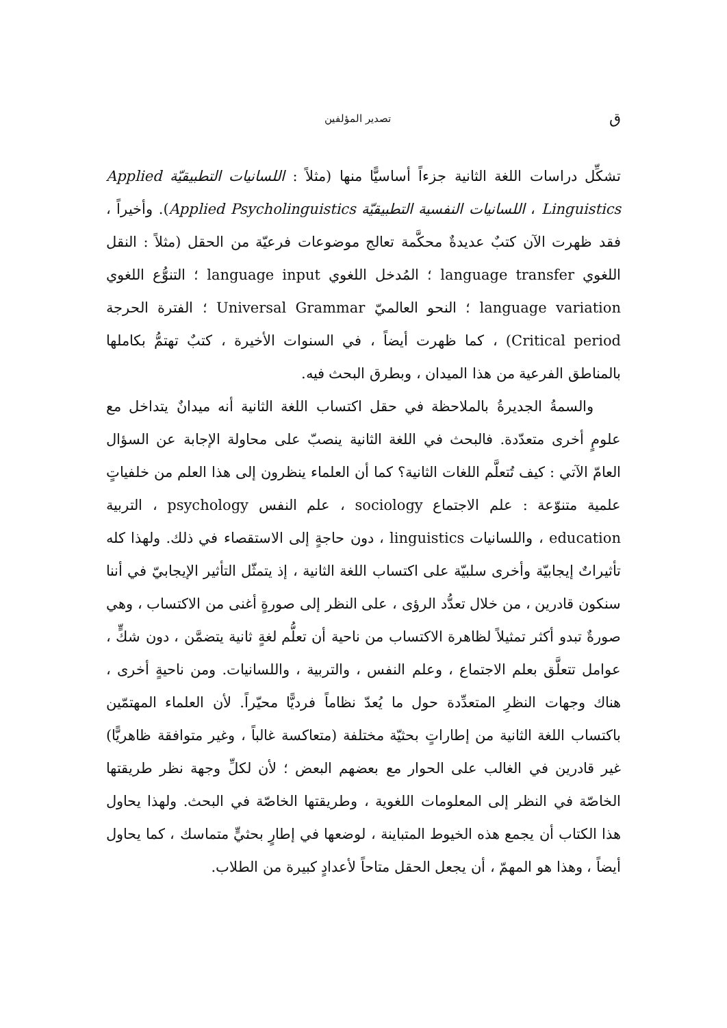ق تصدير المؤلفين
تشكِّل دراسات اللغة الثانية جزءاً أساسيًّا منها (مثلاً : اللسانيات التطبيقيّة Applied Linguistics ، اللسانيات النفسية التطبيقيّة Applied Psycholinguistics). وأخيراً ، فقد ظهرت الآن كتبٌ عديدةٌ محكَّمة تعالج موضوعات فرعيّة من الحقل (مثلاً : النقل اللغوي language transfer ؛ المُدخل اللغوي language input ؛ التنوُّع اللغوي language variation ؛ النحو العالميّ Universal Grammar ؛ الفترة الحرجة Critical period) ، كما ظهرت أيضاً ، في السنوات الأخيرة ، كتبٌ تهتمُّ بكاملها بالمناطق الفرعية من هذا الميدان ، وبطرق البحث فيه.
والسمةُ الجديرةُ بالملاحظة في حقل اكتساب اللغة الثانية أنه ميدانٌ يتداخل مع علومٍ أخرى متعدّدة. فالبحث في اللغة الثانية ينصبّ على محاولة الإجابة عن السؤال العامّ الآتي : كيف تُتعلَّم اللغات الثانية؟ كما أن العلماء ينظرون إلى هذا العلم من خلفياتٍ علمية متنوّعة : علم الاجتماع sociology ، علم النفس psychology ، التربية education ، واللسانيات linguistics ، دون حاجةٍ إلى الاستقصاء في ذلك. ولهذا كله تأثيراتٌ إيجابيّة وأخرى سلبيّة على اكتساب اللغة الثانية ، إذ يتمثّل التأثير الإيجابيّ في أننا سنكون قادرين ، من خلال تعدُّد الرؤى ، على النظر إلى صورةٍ أغنى من الاكتساب ، وهي صورةٌ تبدو أكثر تمثيلاً لظاهرة الاكتساب من ناحية أن تعلُّم لغةٍ ثانية يتضمَّن ، دون شكٍّ ، عوامل تتعلَّق بعلم الاجتماع ، وعلم النفس ، والتربية ، واللسانيات. ومن ناحيةٍ أخرى ، هناك وجهات النظرِ المتعدِّدة حول ما يُعدّ نظاماً فرديًّا محيّراً. لأن العلماء المهتمّين باكتساب اللغة الثانية من إطاراتٍ بحثيّة مختلفة (متعاكسة غالباً ، وغير متوافقة ظاهريًّا) غير قادرين في الغالب على الحوار مع بعضهم البعض ؛ لأن لكلِّ وجهة نظر طريقتها الخاصّة في النظر إلى المعلومات اللغوية ، وطريقتها الخاصّة في البحث. ولهذا يحاول هذا الكتاب أن يجمع هذه الخيوط المتباينة ، لوضعها في إطارٍ بحثيٍّ متماسك ، كما يحاول أيضاً ، وهذا هو المهمّ ، أن يجعل الحقل متاحاً لأعدادٍ كبيرة من الطلاب.